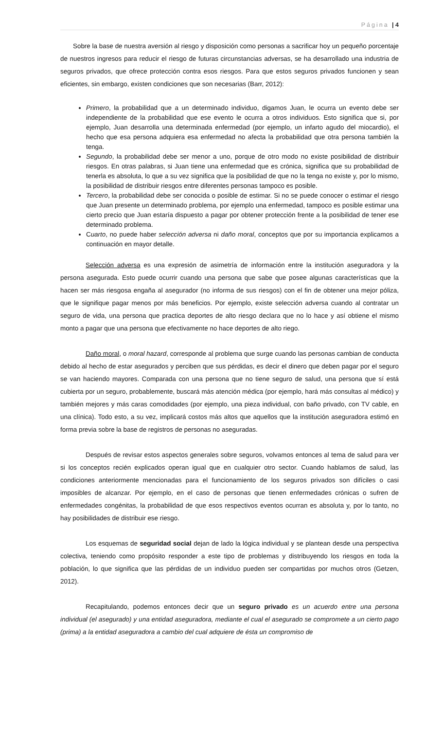Página | 4
Sobre la base de nuestra aversión al riesgo y disposición como personas a sacrificar hoy un pequeño porcentaje de nuestros ingresos para reducir el riesgo de futuras circunstancias adversas, se ha desarrollado una industria de seguros privados, que ofrece protección contra esos riesgos. Para que estos seguros privados funcionen y sean eficientes, sin embargo, existen condiciones que son necesarias (Barr, 2012):
Primero, la probabilidad que a un determinado individuo, digamos Juan, le ocurra un evento debe ser independiente de la probabilidad que ese evento le ocurra a otros individuos. Esto significa que si, por ejemplo, Juan desarrolla una determinada enfermedad (por ejemplo, un infarto agudo del miocardio), el hecho que esa persona adquiera esa enfermedad no afecta la probabilidad que otra persona también la tenga.
Segundo, la probabilidad debe ser menor a uno, porque de otro modo no existe posibilidad de distribuir riesgos. En otras palabras, si Juan tiene una enfermedad que es crónica, significa que su probabilidad de tenerla es absoluta, lo que a su vez significa que la posibilidad de que no la tenga no existe y, por lo mismo, la posibilidad de distribuir riesgos entre diferentes personas tampoco es posible.
Tercero, la probabilidad debe ser conocida o posible de estimar. Si no se puede conocer o estimar el riesgo que Juan presente un determinado problema, por ejemplo una enfermedad, tampoco es posible estimar una cierto precio que Juan estaría dispuesto a pagar por obtener protección frente a la posibilidad de tener ese determinado problema.
Cuarto, no puede haber selección adversa ni daño moral, conceptos que por su importancia explicamos a continuación en mayor detalle.
Selección adversa es una expresión de asimetría de información entre la institución aseguradora y la persona asegurada. Esto puede ocurrir cuando una persona que sabe que posee algunas características que la hacen ser más riesgosa engaña al asegurador (no informa de sus riesgos) con el fin de obtener una mejor póliza, que le signifique pagar menos por más beneficios. Por ejemplo, existe selección adversa cuando al contratar un seguro de vida, una persona que practica deportes de alto riesgo declara que no lo hace y así obtiene el mismo monto a pagar que una persona que efectivamente no hace deportes de alto riego.
Daño moral, o moral hazard, corresponde al problema que surge cuando las personas cambian de conducta debido al hecho de estar asegurados y perciben que sus pérdidas, es decir el dinero que deben pagar por el seguro se van haciendo mayores. Comparada con una persona que no tiene seguro de salud, una persona que sí está cubierta por un seguro, probablemente, buscará más atención médica (por ejemplo, hará más consultas al médico) y también mejores y más caras comodidades (por ejemplo, una pieza individual, con baño privado, con TV cable, en una clínica). Todo esto, a su vez, implicará costos más altos que aquellos que la institución aseguradora estimó en forma previa sobre la base de registros de personas no aseguradas.
Después de revisar estos aspectos generales sobre seguros, volvamos entonces al tema de salud para ver si los conceptos recién explicados operan igual que en cualquier otro sector. Cuando hablamos de salud, las condiciones anteriormente mencionadas para el funcionamiento de los seguros privados son difíciles o casi imposibles de alcanzar. Por ejemplo, en el caso de personas que tienen enfermedades crónicas o sufren de enfermedades congénitas, la probabilidad de que esos respectivos eventos ocurran es absoluta y, por lo tanto, no hay posibilidades de distribuir ese riesgo.
Los esquemas de seguridad social dejan de lado la lógica individual y se plantean desde una perspectiva colectiva, teniendo como propósito responder a este tipo de problemas y distribuyendo los riesgos en toda la población, lo que significa que las pérdidas de un individuo pueden ser compartidas por muchos otros (Getzen, 2012).
Recapitulando, podemos entonces decir que un seguro privado es un acuerdo entre una persona individual (el asegurado) y una entidad aseguradora, mediante el cual el asegurado se compromete a un cierto pago (prima) a la entidad aseguradora a cambio del cual adquiere de ésta un compromiso de